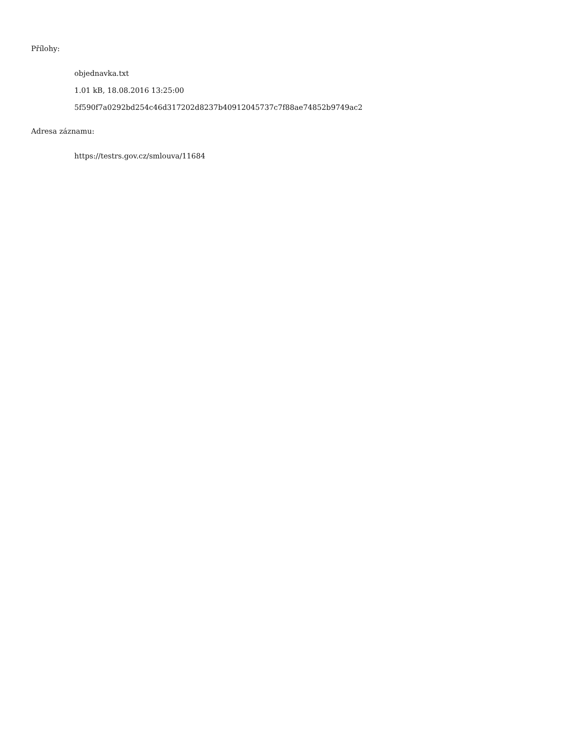Přílohy:
objednavka.txt
1.01 kB, 18.08.2016 13:25:00
5f590f7a0292bd254c46d317202d8237b40912045737c7f88ae74852b9749ac2
Adresa záznamu:
https://testrs.gov.cz/smlouva/11684